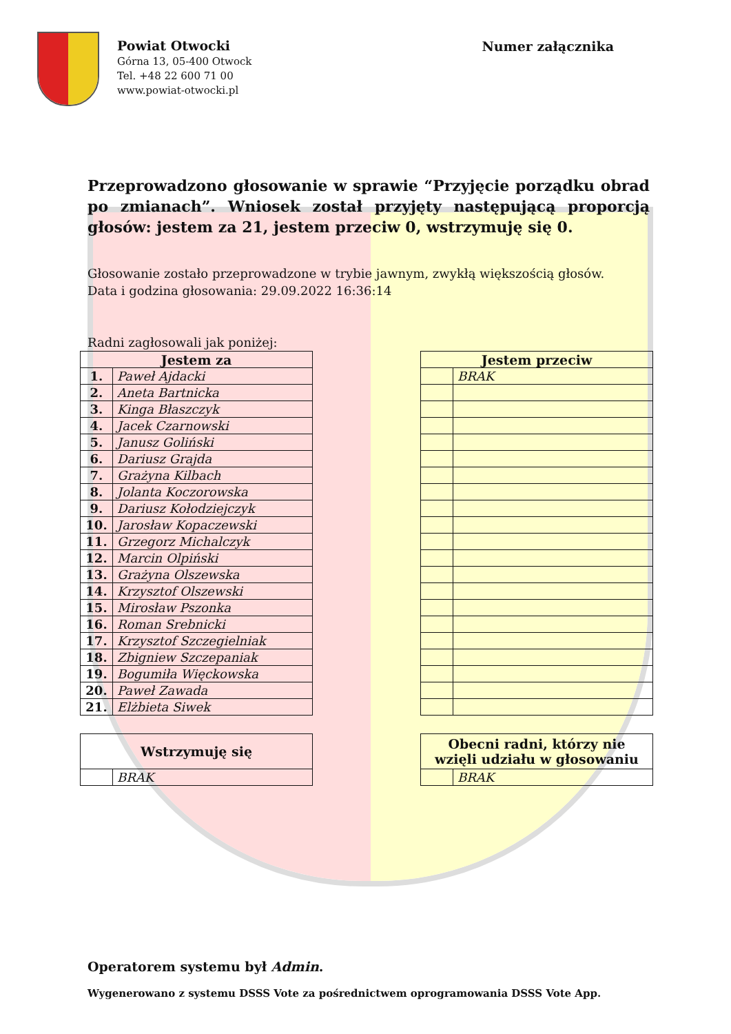Powiat Otwocki
Górna 13, 05-400 Otwock
Tel. +48 22 600 71 00
www.powiat-otwocki.pl
Numer załącznika
Przeprowadzono głosowanie w sprawie “Przyjęcie porządku obrad po zmianach”. Wniosek został przyjęty następującą proporcją głosów: jestem za 21, jestem przeciw 0, wstrzymuję się 0.
Głosowanie zostało przeprowadzone w trybie jawnym, zwykłą większością głosów.
Data i godzina głosowania: 29.09.2022 16:36:14
Radni zagłosowali jak poniżej:
| Jestem za | |
| --- | --- |
| 1. | Paweł Ajdacki |
| 2. | Aneta Bartnicka |
| 3. | Kinga Błaszczyk |
| 4. | Jacek Czarnowski |
| 5. | Janusz Goliński |
| 6. | Dariusz Grajda |
| 7. | Grażyna Kilbach |
| 8. | Jolanta Koczorowska |
| 9. | Dariusz Kołodziejczyk |
| 10. | Jarosław Kopaczewski |
| 11. | Grzegorz Michalczyk |
| 12. | Marcin Olpiński |
| 13. | Grażyna Olszewska |
| 14. | Krzysztof Olszewski |
| 15. | Mirosław Pszonka |
| 16. | Roman Srebnicki |
| 17. | Krzysztof Szczegielniak |
| 18. | Zbigniew Szczepaniak |
| 19. | Bogumiła Więckowska |
| 20. | Paweł Zawada |
| 21. | Elżbieta Siwek |
| Jestem przeciw | |
| --- | --- |
| | BRAK |
| Wstrzymuję się | |
| --- | --- |
| | BRAK |
| Obecni radni, którzy nie wzięli udziału w głosowaniu | |
| --- | --- |
| | BRAK |
Operatorem systemu był Admin.
Wygenerowano z systemu DSSS Vote za pośrednictwem oprogramowania DSSS Vote App.